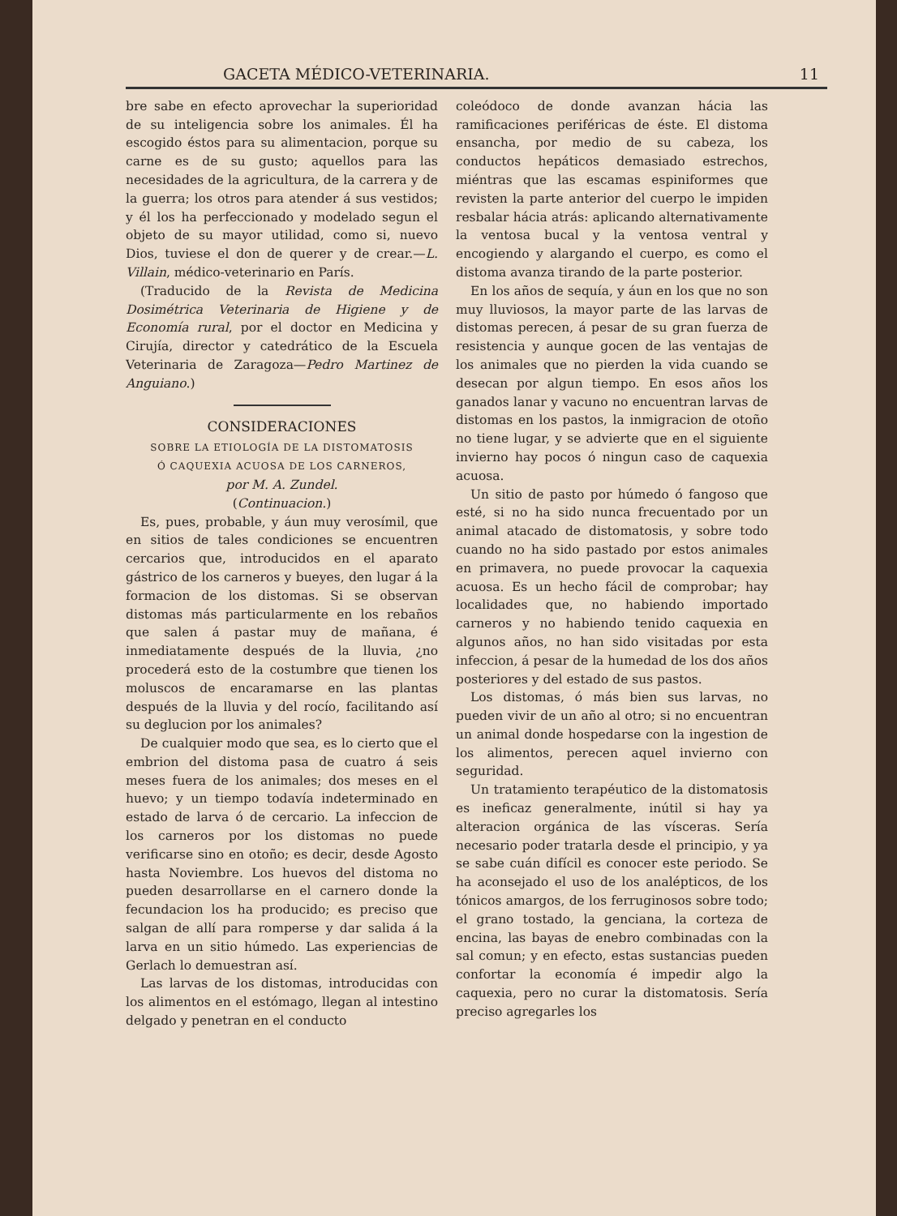GACETA MÉDICO-VETERINARIA. 11
bre sabe en efecto aprovechar la superioridad de su inteligencia sobre los animales. Él ha escogido éstos para su alimentacion, porque su carne es de su gusto; aquellos para las necesidades de la agricultura, de la carrera y de la guerra; los otros para atender á sus vestidos; y él los ha perfeccionado y modelado segun el objeto de su mayor utilidad, como si, nuevo Dios, tuviese el don de querer y de crear.—L. Villain, médico-veterinario en París.
(Traducido de la Revista de Medicina Dosimétrica Veterinaria de Higiene y de Economía rural, por el doctor en Medicina y Cirujía, director y catedrático de la Escuela Veterinaria de Zaragoza—Pedro Martinez de Anguiano.)
CONSIDERACIONES
SOBRE LA ETIOLOGÍA DE LA DISTOMATOSIS
Ó CAQUEXIA ACUOSA DE LOS CARNEROS,
por M. A. Zundel.
(Continuacion.)
Es, pues, probable, y áun muy verosímil, que en sitios de tales condiciones se encuentren cercarios que, introducidos en el aparato gástrico de los carneros y bueyes, den lugar á la formacion de los distomas. Si se observan distomas más particularmente en los rebaños que salen á pastar muy de mañana, é inmediatamente después de la lluvia, ¿no procederá esto de la costumbre que tienen los moluscos de encaramarse en las plantas después de la lluvia y del rocío, facilitando así su deglucion por los animales?
De cualquier modo que sea, es lo cierto que el embrion del distoma pasa de cuatro á seis meses fuera de los animales; dos meses en el huevo; y un tiempo todavía indeterminado en estado de larva ó de cercario. La infeccion de los carneros por los distomas no puede verificarse sino en otoño; es decir, desde Agosto hasta Noviembre. Los huevos del distoma no pueden desarrollarse en el carnero donde la fecundacion los ha producido; es preciso que salgan de allí para romperse y dar salida á la larva en un sitio húmedo. Las experiencias de Gerlach lo demuestran así.
Las larvas de los distomas, introducidas con los alimentos en el estómago, llegan al intestino delgado y penetran en el conducto
coleódoco de donde avanzan hácia las ramificaciones periféricas de éste. El distoma ensancha, por medio de su cabeza, los conductos hepáticos demasiado estrechos, miéntras que las escamas espiniformes que revisten la parte anterior del cuerpo le impiden resbalar hácia atrás: aplicando alternativamente la ventosa bucal y la ventosa ventral y encogiendo y alargando el cuerpo, es como el distoma avanza tirando de la parte posterior.
En los años de sequía, y áun en los que no son muy lluviosos, la mayor parte de las larvas de distomas perecen, á pesar de su gran fuerza de resistencia y aunque gocen de las ventajas de los animales que no pierden la vida cuando se desecan por algun tiempo. En esos años los ganados lanar y vacuno no encuentran larvas de distomas en los pastos, la inmigracion de otoño no tiene lugar, y se advierte que en el siguiente invierno hay pocos ó ningun caso de caquexia acuosa.
Un sitio de pasto por húmedo ó fangoso que esté, si no ha sido nunca frecuentado por un animal atacado de distomatosis, y sobre todo cuando no ha sido pastado por estos animales en primavera, no puede provocar la caquexia acuosa. Es un hecho fácil de comprobar; hay localidades que, no habiendo importado carneros y no habiendo tenido caquexia en algunos años, no han sido visitadas por esta infeccion, á pesar de la humedad de los dos años posteriores y del estado de sus pastos.
Los distomas, ó más bien sus larvas, no pueden vivir de un año al otro; si no encuentran un animal donde hospedarse con la ingestion de los alimentos, perecen aquel invierno con seguridad.
Un tratamiento terapéutico de la distomatosis es ineficaz generalmente, inútil si hay ya alteracion orgánica de las vísceras. Sería necesario poder tratarla desde el principio, y ya se sabe cuán difícil es conocer este periodo. Se ha aconsejado el uso de los analépticos, de los tónicos amargos, de los ferruginosos sobre todo; el grano tostado, la genciana, la corteza de encina, las bayas de enebro combinadas con la sal comun; y en efecto, estas sustancias pueden confortar la economía é impedir algo la caquexia, pero no curar la distomatosis. Sería preciso agregarles los